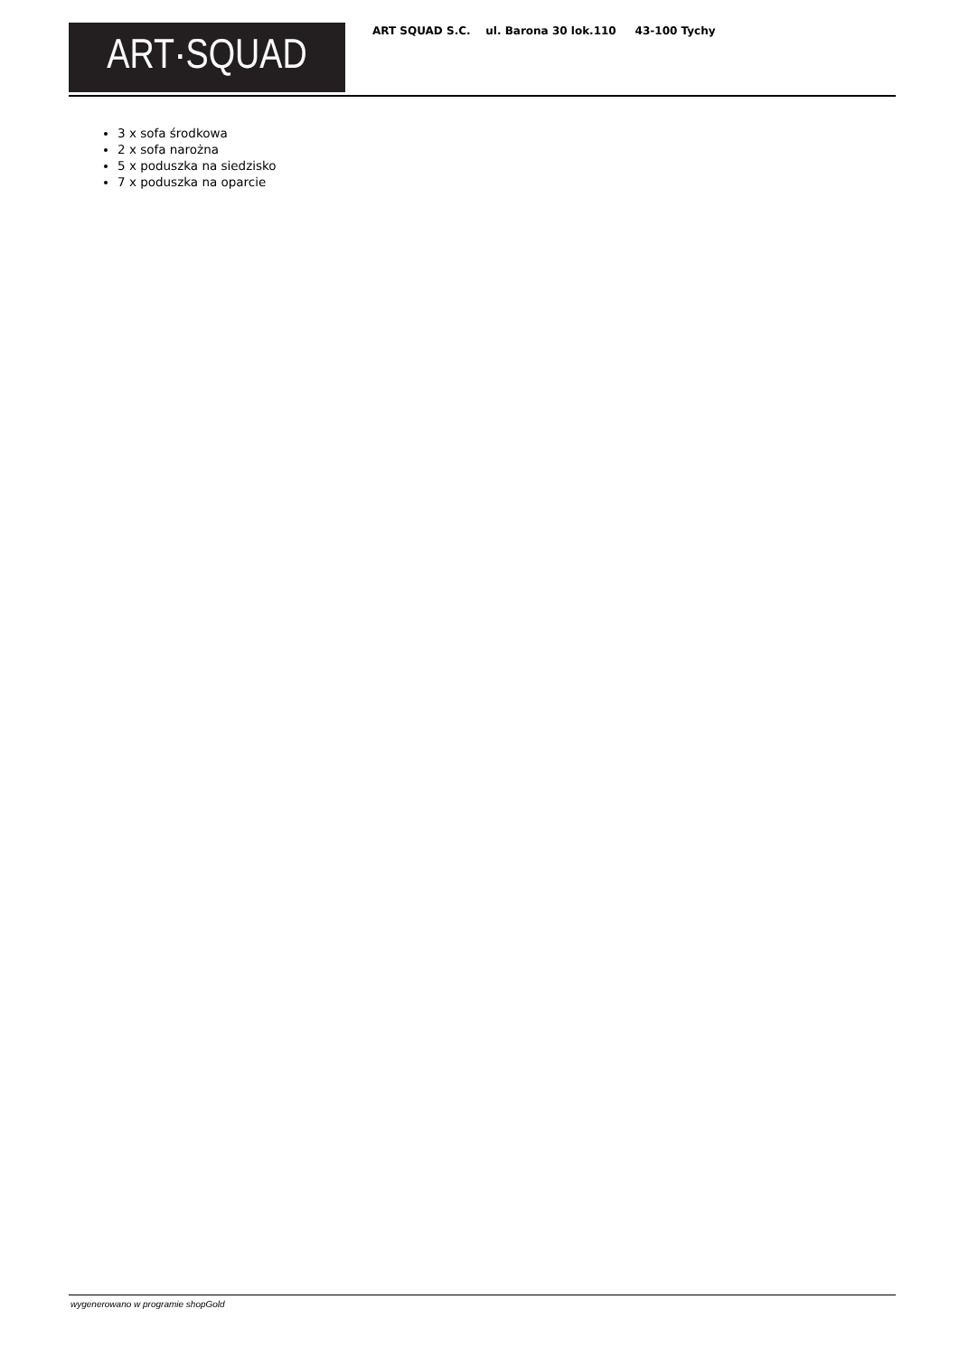ART·SQUAD
ART SQUAD S.C. ul. Barona 30 lok.110 43-100 Tychy
3 x sofa środkowa
2 x sofa narożna
5 x poduszka na siedzisko
7 x poduszka na oparcie
wygenerowano w programie shopGold